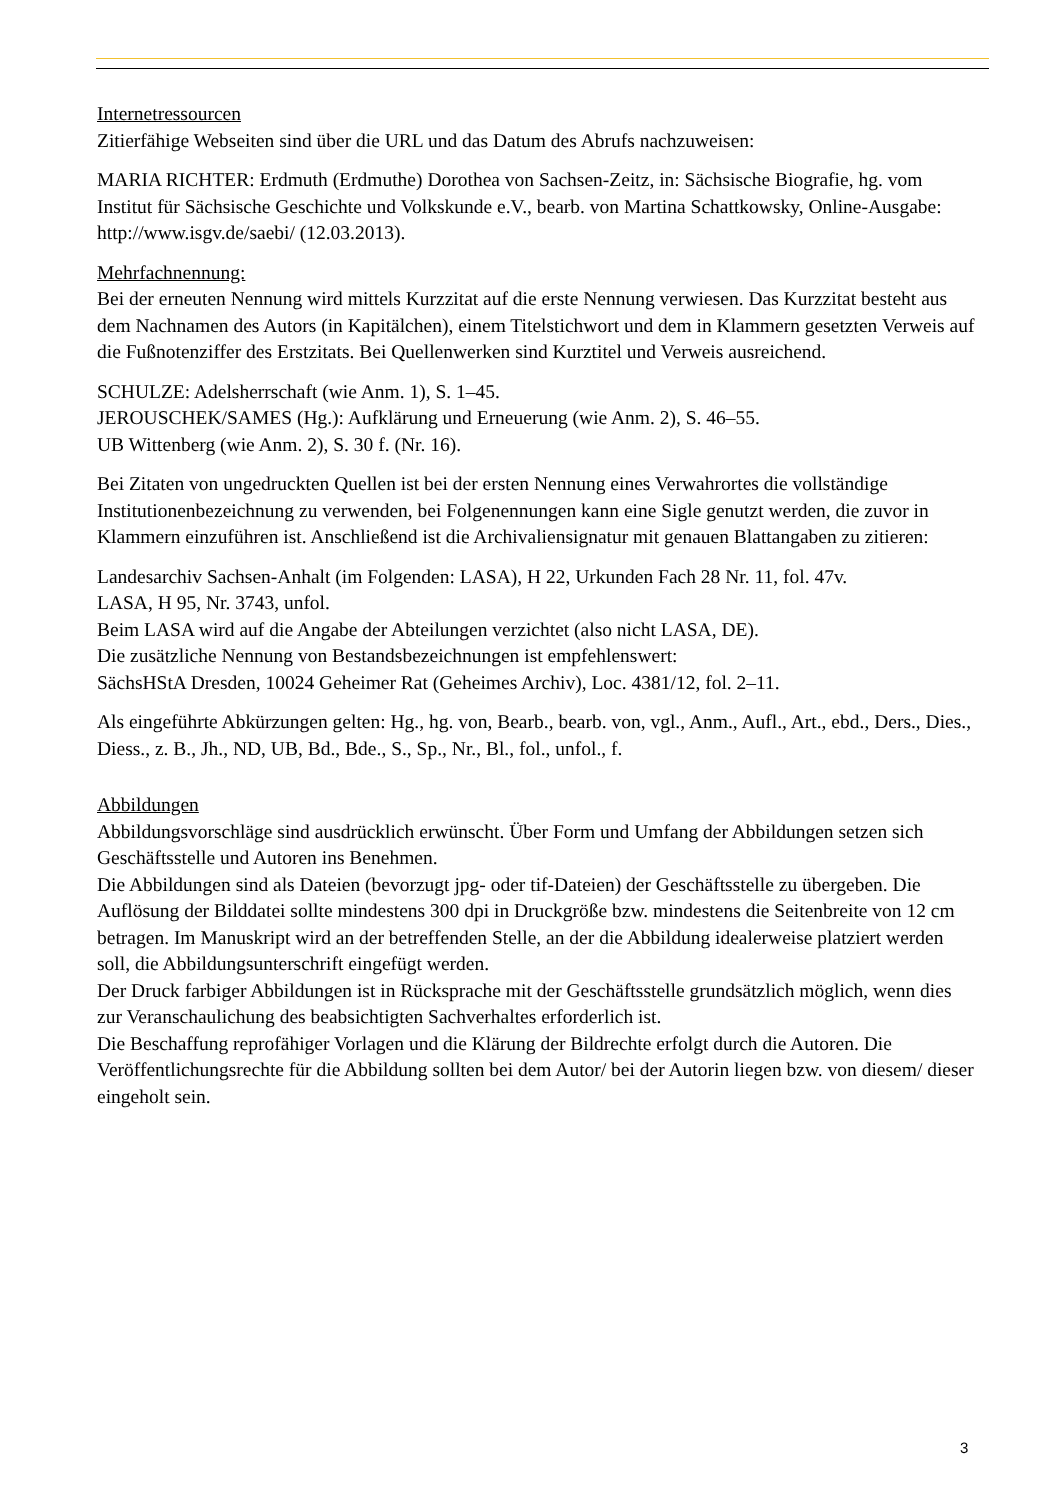Internetressourcen
Zitierfähige Webseiten sind über die URL und das Datum des Abrufs nachzuweisen:
MARIA RICHTER: Erdmuth (Erdmuthe) Dorothea von Sachsen-Zeitz, in: Sächsische Biografie, hg. vom Institut für Sächsische Geschichte und Volkskunde e.V., bearb. von Martina Schattkowsky, Online-Ausgabe: http://www.isgv.de/saebi/ (12.03.2013).
Mehrfachnennung:
Bei der erneuten Nennung wird mittels Kurzzitat auf die erste Nennung verwiesen. Das Kurzzitat besteht aus dem Nachnamen des Autors (in Kapitälchen), einem Titelstichwort und dem in Klammern gesetzten Verweis auf die Fußnotenziffer des Erstzitats. Bei Quellenwerken sind Kurztitel und Verweis ausreichend.
SCHULZE: Adelsherrschaft (wie Anm. 1), S. 1–45.
JEROUSCHEK/SAMES (Hg.): Aufklärung und Erneuerung (wie Anm. 2), S. 46–55.
UB Wittenberg (wie Anm. 2), S. 30 f. (Nr. 16).
Bei Zitaten von ungedruckten Quellen ist bei der ersten Nennung eines Verwahrortes die vollständige Institutionenbezeichnung zu verwenden, bei Folgenennungen kann eine Sigle genutzt werden, die zuvor in Klammern einzuführen ist. Anschließend ist die Archivaliensignatur mit genauen Blattangaben zu zitieren:
Landesarchiv Sachsen-Anhalt (im Folgenden: LASA), H 22, Urkunden Fach 28 Nr. 11, fol. 47v.
LASA, H 95, Nr. 3743, unfol.
Beim LASA wird auf die Angabe der Abteilungen verzichtet (also nicht LASA, DE).
Die zusätzliche Nennung von Bestandsbezeichnungen ist empfehlenswert:
SächsHStA Dresden, 10024 Geheimer Rat (Geheimes Archiv), Loc. 4381/12, fol. 2–11.
Als eingeführte Abkürzungen gelten: Hg., hg. von, Bearb., bearb. von, vgl., Anm., Aufl., Art., ebd., Ders., Dies., Diess., z. B., Jh., ND, UB, Bd., Bde., S., Sp., Nr., Bl., fol., unfol., f.
Abbildungen
Abbildungsvorschläge sind ausdrücklich erwünscht. Über Form und Umfang der Abbildungen setzen sich Geschäftsstelle und Autoren ins Benehmen.
Die Abbildungen sind als Dateien (bevorzugt jpg- oder tif-Dateien) der Geschäftsstelle zu übergeben. Die Auflösung der Bilddatei sollte mindestens 300 dpi in Druckgröße bzw. mindestens die Seitenbreite von 12 cm betragen. Im Manuskript wird an der betreffenden Stelle, an der die Abbildung idealerweise platziert werden soll, die Abbildungsunterschrift eingefügt werden.
Der Druck farbiger Abbildungen ist in Rücksprache mit der Geschäftsstelle grundsätzlich möglich, wenn dies zur Veranschaulichung des beabsichtigten Sachverhaltes erforderlich ist.
Die Beschaffung reprofähiger Vorlagen und die Klärung der Bildrechte erfolgt durch die Autoren. Die Veröffentlichungsrechte für die Abbildung sollten bei dem Autor/ bei der Autorin liegen bzw. von diesem/ dieser eingeholt sein.
3